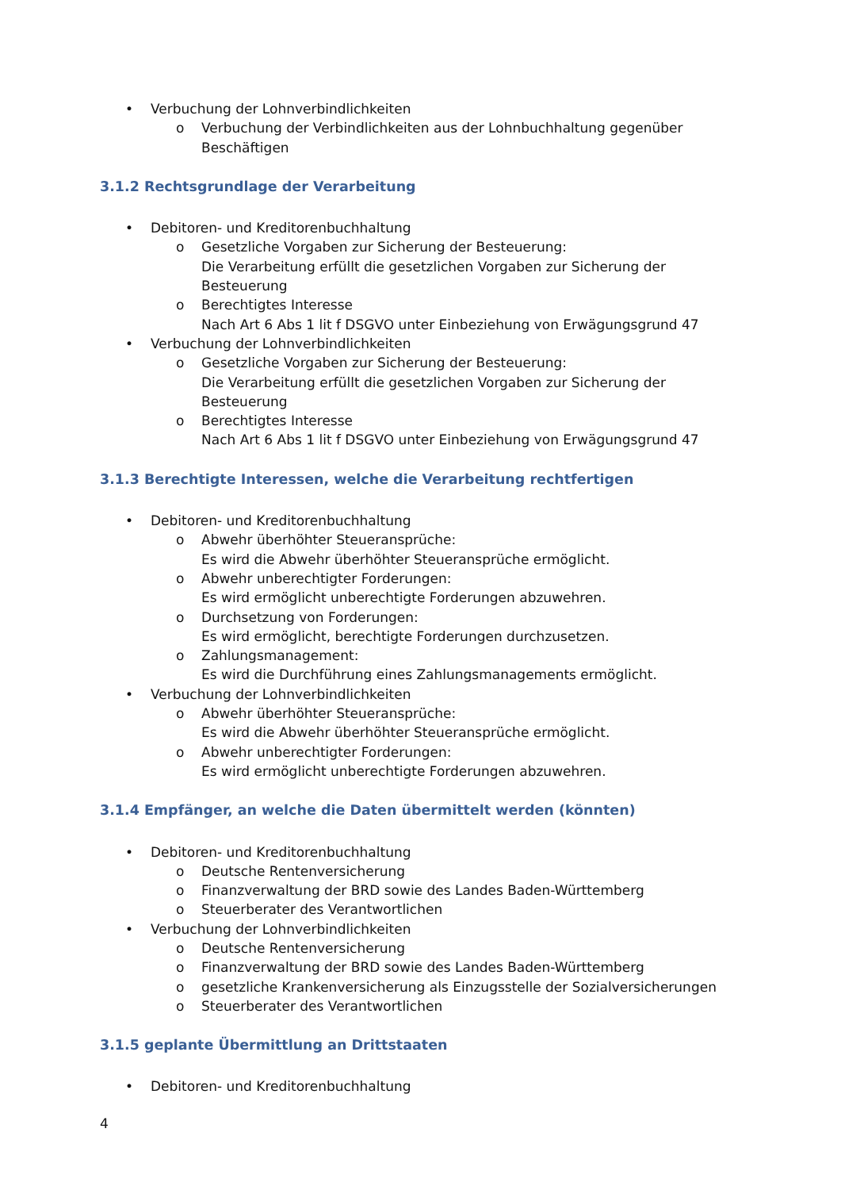• Verbuchung der Lohnverbindlichkeiten
o Verbuchung der Verbindlichkeiten aus der Lohnbuchhaltung gegenüber Beschäftigen
3.1.2 Rechtsgrundlage der Verarbeitung
• Debitoren- und Kreditorenbuchhaltung
o Gesetzliche Vorgaben zur Sicherung der Besteuerung:
Die Verarbeitung erfüllt die gesetzlichen Vorgaben zur Sicherung der Besteuerung
o Berechtigtes Interesse
Nach Art 6 Abs 1 lit f DSGVO unter Einbeziehung von Erwägungsgrund 47
• Verbuchung der Lohnverbindlichkeiten
o Gesetzliche Vorgaben zur Sicherung der Besteuerung:
Die Verarbeitung erfüllt die gesetzlichen Vorgaben zur Sicherung der Besteuerung
o Berechtigtes Interesse
Nach Art 6 Abs 1 lit f DSGVO unter Einbeziehung von Erwägungsgrund 47
3.1.3 Berechtigte Interessen, welche die Verarbeitung rechtfertigen
• Debitoren- und Kreditorenbuchhaltung
o Abwehr überhöhter Steueransprüche:
Es wird die Abwehr überhöhter Steueransprüche ermöglicht.
o Abwehr unberechtigter Forderungen:
Es wird ermöglicht unberechtigte Forderungen abzuwehren.
o Durchsetzung von Forderungen:
Es wird ermöglicht, berechtigte Forderungen durchzusetzen.
o Zahlungsmanagement:
Es wird die Durchführung eines Zahlungsmanagements ermöglicht.
• Verbuchung der Lohnverbindlichkeiten
o Abwehr überhöhter Steueransprüche:
Es wird die Abwehr überhöhter Steueransprüche ermöglicht.
o Abwehr unberechtigter Forderungen:
Es wird ermöglicht unberechtigte Forderungen abzuwehren.
3.1.4 Empfänger, an welche die Daten übermittelt werden (könnten)
• Debitoren- und Kreditorenbuchhaltung
o Deutsche Rentenversicherung
o Finanzverwaltung der BRD sowie des Landes Baden-Württemberg
o Steuerberater des Verantwortlichen
• Verbuchung der Lohnverbindlichkeiten
o Deutsche Rentenversicherung
o Finanzverwaltung der BRD sowie des Landes Baden-Württemberg
o gesetzliche Krankenversicherung als Einzugsstelle der Sozialversicherungen
o Steuerberater des Verantwortlichen
3.1.5 geplante Übermittlung an Drittstaaten
• Debitoren- und Kreditorenbuchhaltung
4